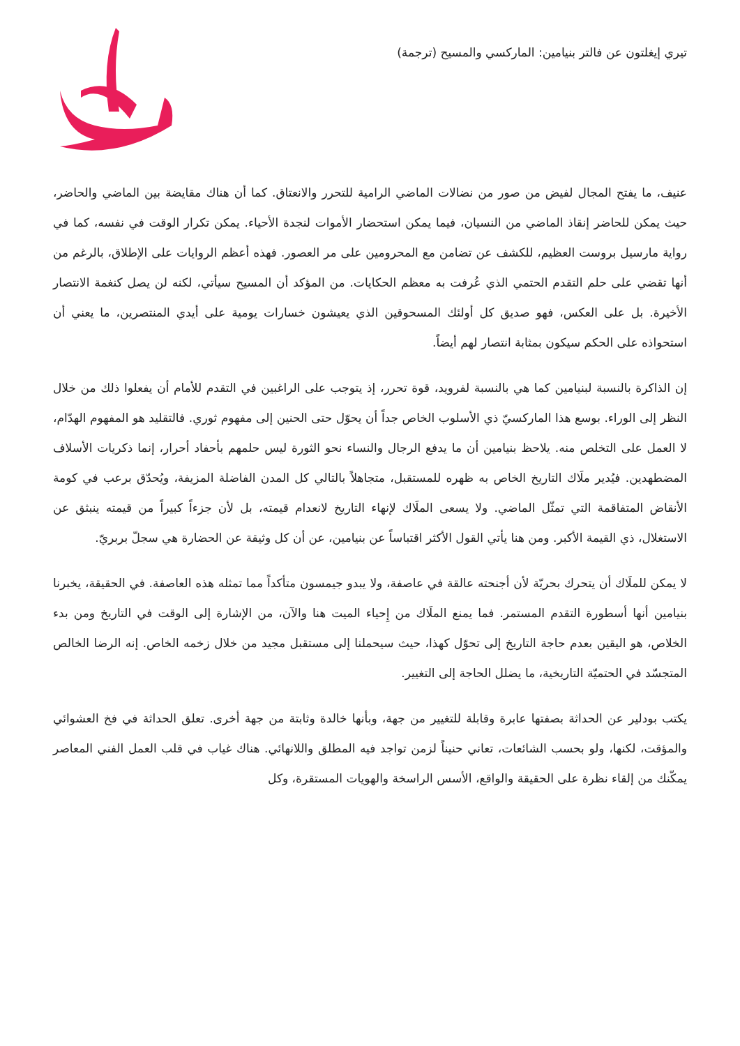تيري إيغلتون عن فالتر بنيامين: الماركسي والمسيح (ترجمة)
عنيف، ما يفتح المجال لفيض من صور من نضالات الماضي الرامية للتحرر والانعتاق. كما أن هناك مقايضة بين الماضي والحاضر، حيث يمكن للحاضر إنقاذ الماضي من النسيان، فيما يمكن استحضار الأموات لنجدة الأحياء. يمكن تكرار الوقت في نفسه، كما في رواية مارسيل بروست العظيم، للكشف عن تضامن مع المحرومين على مر العصور. فهذه أعظم الروايات على الإطلاق، بالرغم من أنها تقضي على حلم التقدم الحتمي الذي عُرفت به معظم الحكايات. من المؤكد أن المسيح سيأتي، لكنه لن يصل كنغمة الانتصار الأخيرة. بل على العكس، فهو صديق كل أولئك المسحوقين الذي يعيشون خسارات يومية على أيدي المنتصرين، ما يعني أن استحواذه على الحكم سيكون بمثابة انتصار لهم أيضاً.
إن الذاكرة بالنسبة لبنيامين كما هي بالنسبة لفرويد، قوة تحرر، إذ يتوجب على الراغبين في التقدم للأمام أن يفعلوا ذلك من خلال النظر إلى الوراء. بوسع هذا الماركسيّ ذي الأسلوب الخاص جداً أن يحوّل حتى الحنين إلى مفهوم ثوري. فالتقليد هو المفهوم الهدّام، لا العمل على التخلص منه. يلاحظ بنيامين أن ما يدفع الرجال والنساء نحو الثورة ليس حلمهم بأحفاد أحرار، إنما ذكريات الأسلاف المضطهدين. فيُدير ملَاك التاريخ الخاص به ظهره للمستقبل، متجاهلاً بالتالي كل المدن الفاضلة المزيفة، ويُحدّق برعب في كومة الأنقاض المتفاقمة التي تمثّل الماضي. ولا يسعى الملَاك لإنهاء التاريخ لانعدام قيمته، بل لأن جزءاً كبيراً من قيمته ينبثق عن الاستغلال، ذي القيمة الأكبر. ومن هنا يأتي القول الأكثر اقتباساً عن بنيامين، عن أن كل وثيقة عن الحضارة هي سجلّ بربريّ.
لا يمكن للملَاك أن يتحرك بحريّة لأن أجنحته عالقة في عاصفة، ولا يبدو جيمسون متأكداً مما تمثله هذه العاصفة. في الحقيقة، يخبرنا بنيامين أنها أسطورة التقدم المستمر. فما يمنع الملَاك من إِحياء الميت هنا والآن، من الإشارة إلى الوقت في التاريخ ومن بدء الخلاص، هو اليقين بعدم حاجة التاريخ إلى تحوّل كهذا، حيث سيحملنا إلى مستقبل مجيد من خلال زخمه الخاص. إنه الرضا الخالص المتجسّد في الحتميّة التاريخية، ما يضلل الحاجة إلى التغيير.
يكتب بودلير عن الحداثة بصفتها عابرة وقابلة للتغيير من جهة، وبأنها خالدة وثابتة من جهة أخرى. تعلق الحداثة في فخ العشوائي والمؤقت، لكنها، ولو بحسب الشائعات، تعاني حنيناً لزمن تواجد فيه المطلق واللانهائي. هناك غياب في قلب العمل الفني المعاصر يمكّنك من إلقاء نظرة على الحقيقة والواقع، الأسس الراسخة والهويات المستقرة، وكل